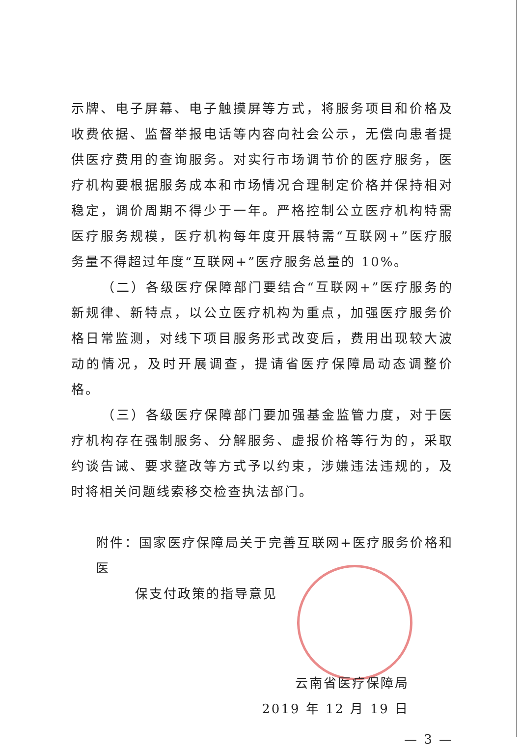示牌、电子屏幕、电子触摸屏等方式，将服务项目和价格及收费依据、监督举报电话等内容向社会公示，无偿向患者提供医疗费用的查询服务。对实行市场调节价的医疗服务，医疗机构要根据服务成本和市场情况合理制定价格并保持相对稳定，调价周期不得少于一年。严格控制公立医疗机构特需医疗服务规模，医疗机构每年度开展特需“互联网+”医疗服务量不得超过年度“互联网+”医疗服务总量的 10%。
（二）各级医疗保障部门要结合“互联网+”医疗服务的新规律、新特点，以公立医疗机构为重点，加强医疗服务价格日常监测，对线下项目服务形式改变后，费用出现较大波动的情况，及时开展调查，提请省医疗保障局动态调整价格。
（三）各级医疗保障部门要加强基金监管力度，对于医疗机构存在强制服务、分解服务、虚报价格等行为的，采取约谈告诫、要求整改等方式予以约束，涉嫌违法违规的，及时将相关问题线索移交检查执法部门。
附件：国家医疗保障局关于完善互联网+医疗服务价格和医
保支付政策的指导意见
云南省医疗保障局
2019 年 12 月 19 日
— 3 —